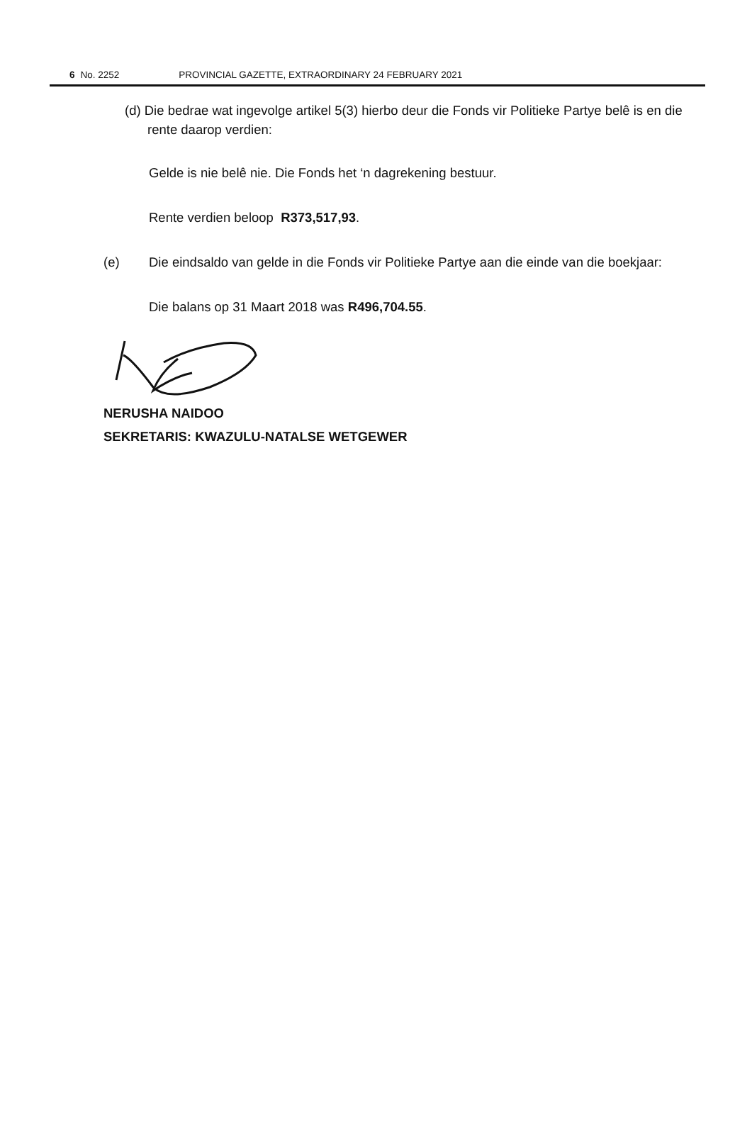6 No. 2252 PROVINCIAL GAZETTE, EXTRAORDINARY 24 FEBRUARY 2021
(d) Die bedrae wat ingevolge artikel 5(3) hierbo deur die Fonds vir Politieke Partye belê is en die rente daarop verdien:
Gelde is nie belê nie. Die Fonds het ‘n dagrekening bestuur.
Rente verdien beloop R373,517,93.
(e) Die eindsaldo van gelde in die Fonds vir Politieke Partye aan die einde van die boekjaar:
Die balans op 31 Maart 2018 was R496,704.55.
NERUSHA NAIDOO
SEKRETARIS: KWAZULU-NATALSE WETGEWER